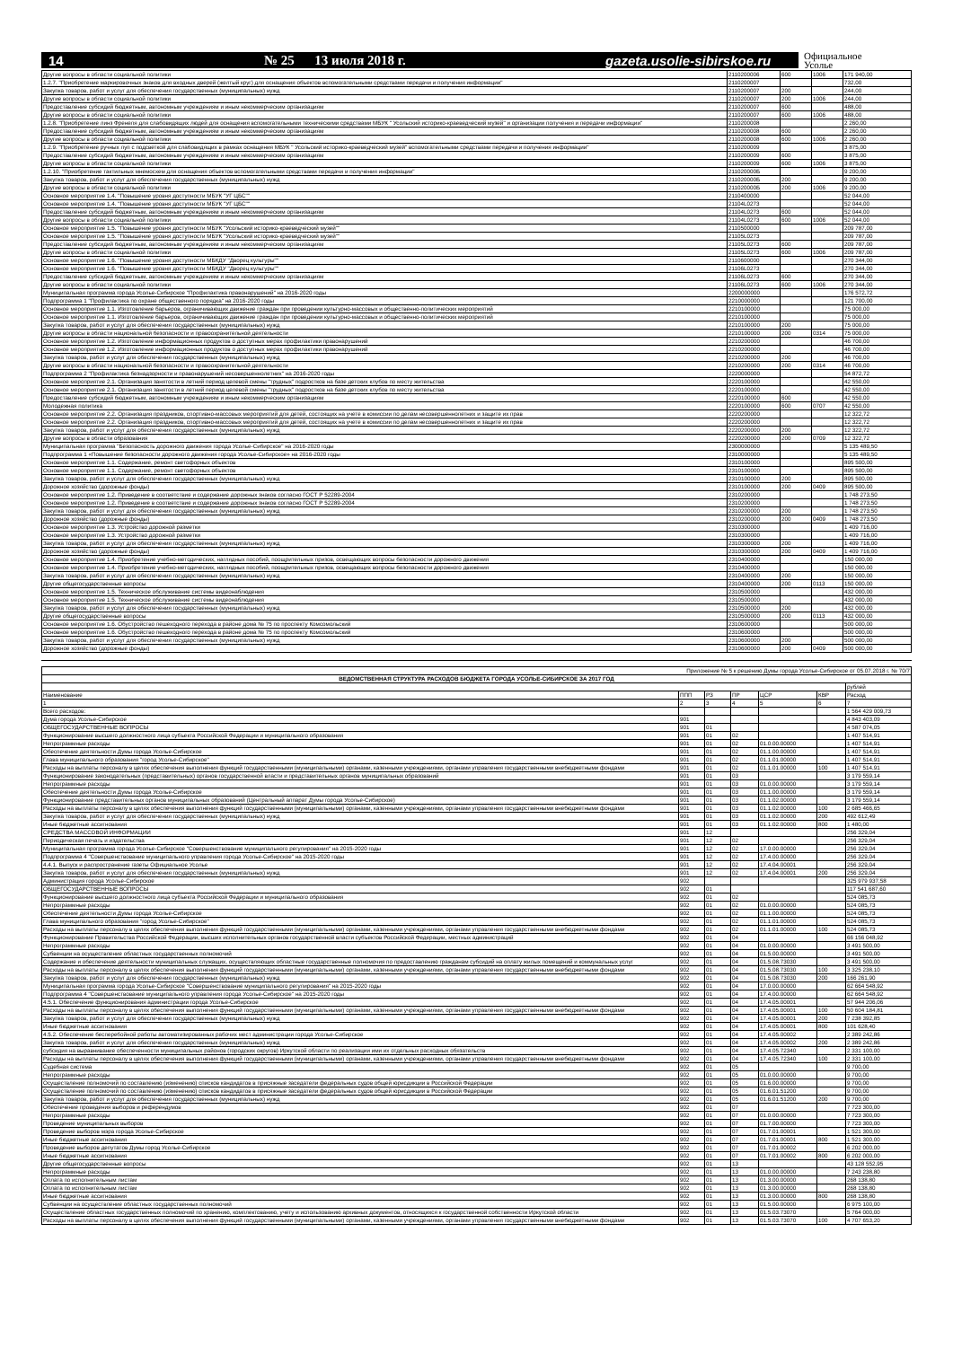14 № 25 13 июля 2018 г. gazeta.usolie-sibirskoe.ru
Официальное
Усолье
| Другие вопросы в области социальной политики | 2110200006 | 600 | 1006 | 171 940,00 |
| 1.2.7. "Приобретение маркировочных знаков для входных дверей (желтый круг) для оснащения объектов вспомогательными средствами передачи и получения информации" | 2110200007 | | | 732,00 |
| Закупка товаров, работ и услуг для обеспечения государственных (муниципальных) нужд | 2110200007 | 200 | | 244,00 |
| Другие вопросы в области социальной политики | 2110200007 | 200 | 1006 | 244,00 |
| Предоставление субсидий бюджетным, автономным учреждениям и иным некоммерческим организациям | 2110200007 | 600 | | 488,00 |
| Другие вопросы в области социальной политики | 2110200007 | 600 | 1006 | 488,00 |
| 1.2.8. "Приобретение линз Френеля для слабовидящих людей для оснащения вспомогательными техническими средствами МБУК " Усольский историко-краеведческий музей" и организации получения и передачи информации" | 2110200008 | | | 2 260,00 |
| Предоставление субсидий бюджетным, автономным учреждениям и иным некоммерческим организациям | 2110200008 | 600 | | 2 260,00 |
| Другие вопросы в области социальной политики | 2110200008 | 600 | 1006 | 2 260,00 |
| 1.2.9. "Приобретение ручных луп с подсветкой для слабовидящих в рамках оснащения МБУК " Усольский историко-краеведческий музей" вспомогательными средствами передачи и получения информации" | 2110200009 | | | 3 875,00 |
| Предоставление субсидий бюджетным, автономным учреждениям и иным некоммерческим организациям | 2110200009 | 600 | | 3 875,00 |
| Другие вопросы в области социальной политики | 2110200009 | 600 | 1006 | 3 875,00 |
| 1.2.10. "Приобретение тактильных мнемосхем для оснащения объектов вспомогательными средствами передачи и получения информации" | 211020000Б | | | 9 200,00 |
| Закупка товаров, работ и услуг для обеспечения государственных (муниципальных) нужд | 211020000Б | 200 | | 9 200,00 |
| Другие вопросы в области социальной политики | 211020000Б | 200 | 1006 | 9 200,00 |
| Основное мероприятие 1.4. "Повышение уровня доступности МБУК "УГ ЦБС"" | 2110400000 | | | 52 044,00 |
| Основное мероприятие 1.4. "Повышение уровня доступности МБУК "УГ ЦБС"" | 21104L0273 | | | 52 044,00 |
| Предоставление субсидий бюджетным, автономным учреждениям и иным некоммерческим организациям | 21104L0273 | 600 | | 52 044,00 |
| Другие вопросы в области социальной политики | 21104L0273 | 600 | 1006 | 52 044,00 |
| Основное мероприятие 1.5. "Повышение уровня доступности МБУК "Усольский историко-краеведческий музей"" | 2110500000 | | | 209 787,00 |
| Основное мероприятие 1.5. "Повышение уровня доступности МБУК "Усольский историко-краеведческий музей"" | 21105L0273 | | | 209 787,00 |
| Предоставление субсидий бюджетным, автономным учреждениям и иным некоммерческим организациям | 21105L0273 | 600 | | 209 787,00 |
| Другие вопросы в области социальной политики | 21105L0273 | 600 | 1006 | 209 787,00 |
| Основное мероприятие 1.6. "Повышение уровня доступности МБКДУ "Дворец культуры"" | 2110600000 | | | 270 344,00 |
| Основное мероприятие 1.6. "Повышение уровня доступности МБКДУ "Дворец культуры"" | 21106L0273 | | | 270 344,00 |
| Предоставление субсидий бюджетным, автономным учреждениям и иным некоммерческим организациям | 21106L0273 | 600 | | 270 344,00 |
| Другие вопросы в области социальной политики | 21106L0273 | 600 | 1006 | 270 344,00 |
| Муниципальная программа города Усолье-Сибирское "Профилактика правонарушений" на 2016-2020 годы | 2200000000 | | | 176 572,72 |
| Подпрограмма 1 "Профилактика по охране общественного порядка" на 2016-2020 годы | 2210000000 | | | 121 700,00 |
| Основное мероприятие 1.1. Изготовление барьеров, ограничивающих движение граждан при проведении культурно-массовых и общественно-политических мероприятий | 2210100000 | | | 75 000,00 |
| Основное мероприятие 1.1. Изготовление барьеров, ограничивающих движение граждан при проведении культурно-массовых и общественно-политических мероприятий | 2210100000 | | | 75 000,00 |
| Закупка товаров, работ и услуг для обеспечения государственных (муниципальных) нужд | 2210100000 | 200 | | 75 000,00 |
| Другие вопросы в области национальной безопасности и правоохранительной деятельности | 2210100000 | 200 | 0314 | 75 000,00 |
| Основное мероприятие 1.2. Изготовление информационных продуктов о доступных мерах профилактики правонарушений | 2210200000 | | | 46 700,00 |
| Основное мероприятие 1.2. Изготовление информационных продуктов о доступных мерах профилактики правонарушений | 2210200000 | | | 46 700,00 |
| Закупка товаров, работ и услуг для обеспечения государственных (муниципальных) нужд | 2210200000 | 200 | | 46 700,00 |
| Другие вопросы в области национальной безопасности и правоохранительной деятельности | 2210200000 | 200 | 0314 | 46 700,00 |
| Подпрограмма 2 "Профилактика безнадзорности и правонарушений несовершеннолетних" на 2016-2020 годы | 2220000000 | | | 54 872,72 |
| Основное мероприятие 2.1. Организация занятости в летний период целевой смены "трудных" подростков на базе детских клубов по месту жительства | 2220100000 | | | 42 550,00 |
| Основное мероприятие 2.1. Организация занятости в летний период целевой смены "трудных" подростков на базе детских клубов по месту жительства | 2220100000 | | | 42 550,00 |
| Предоставление субсидий бюджетным, автономным учреждениям и иным некоммерческим организациям | 2220100000 | 600 | | 42 550,00 |
| Молодежная политика | 2220100000 | 600 | 0707 | 42 550,00 |
| Основное мероприятие 2.2. Организация праздников, спортивно-массовых мероприятий для детей, состоящих на учете в комиссии по делам несовершеннолетних и защите их прав | 2220200000 | | | 12 322,72 |
| Основное мероприятие 2.2. Организация праздников, спортивно-массовых мероприятий для детей, состоящих на учете в комиссии по делам несовершеннолетних и защите их прав | 2220200000 | | | 12 322,72 |
| Закупка товаров, работ и услуг для обеспечения государственных (муниципальных) нужд | 2220200000 | 200 | | 12 322,72 |
| Другие вопросы в области образования | 2220200000 | 200 | 0709 | 12 322,72 |
| Муниципальная программа "Безопасность дорожного движения города Усолье-Сибирское" на 2016-2020 годы | 2300000000 | | | 5 135 489,50 |
| Подпрограмма 1 «Повышение безопасности дорожного движения города Усолье-Сибирское» на 2016-2020 годы | 2310000000 | | | 5 135 489,50 |
| Основное мероприятие 1.1. Содержание, ремонт светофорных объектов | 2310100000 | | | 895 500,00 |
| Основное мероприятие 1.1. Содержание, ремонт светофорных объектов | 2310100000 | | | 895 500,00 |
| Закупка товаров, работ и услуг для обеспечения государственных (муниципальных) нужд | 2310100000 | 200 | | 895 500,00 |
| Дорожное хозяйство (дорожные фонды) | 2310100000 | 200 | 0409 | 895 500,00 |
| Основное мероприятие 1.2. Приведение в соответствие и содержание дорожных знаков согласно ГОСТ Р 52289-2004 | 2310200000 | | | 1 748 273,50 |
| Основное мероприятие 1.2. Приведение в соответствие и содержание дорожных знаков согласно ГОСТ Р 52289-2004 | 2310200000 | | | 1 748 273,50 |
| Закупка товаров, работ и услуг для обеспечения государственных (муниципальных) нужд | 2310200000 | 200 | | 1 748 273,50 |
| Дорожное хозяйство (дорожные фонды) | 2310200000 | 200 | 0409 | 1 748 273,50 |
| Основное мероприятие 1.3. Устройство дорожной разметки | 2310300000 | | | 1 409 716,00 |
| Основное мероприятие 1.3. Устройство дорожной разметки | 2310300000 | | | 1 409 716,00 |
| Закупка товаров, работ и услуг для обеспечения государственных (муниципальных) нужд | 2310300000 | 200 | | 1 409 716,00 |
| Дорожное хозяйство (дорожные фонды) | 2310300000 | 200 | 0409 | 1 409 716,00 |
| Основное мероприятие 1.4. Приобретение учебно-методических, наглядных пособий, поощрительных призов, освещающих вопросы безопасности дорожного движения | 2310400000 | | | 150 000,00 |
| Основное мероприятие 1.4. Приобретение учебно-методических, наглядных пособий, поощрительных призов, освещающих вопросы безопасности дорожного движения | 2310400000 | | | 150 000,00 |
| Закупка товаров, работ и услуг для обеспечения государственных (муниципальных) нужд | 2310400000 | 200 | | 150 000,00 |
| Другие общегосударственные вопросы | 2310400000 | 200 | 0113 | 150 000,00 |
| Основное мероприятие 1.5. Техническое обслуживание системы видеонаблюдения | 2310500000 | | | 432 000,00 |
| Основное мероприятие 1.5. Техническое обслуживание системы видеонаблюдения | 2310500000 | | | 432 000,00 |
| Закупка товаров, работ и услуг для обеспечения государственных (муниципальных) нужд | 2310500000 | 200 | | 432 000,00 |
| Другие общегосударственные вопросы | 2310500000 | 200 | 0113 | 432 000,00 |
| Основное мероприятие 1.6. Обустройство пешеходного перехода в районе дома № 75 по проспекту Комсомольский | 2310600000 | | | 500 000,00 |
| Основное мероприятие 1.6. Обустройство пешеходного перехода в районе дома № 75 по проспекту Комсомольский | 2310600000 | | | 500 000,00 |
| Закупка товаров, работ и услуг для обеспечения государственных (муниципальных) нужд | 2310600000 | 200 | | 500 000,00 |
| Дорожное хозяйство (дорожные фонды) | 2310600000 | 200 | 0409 | 500 000,00 |
| Приложение № 5 к решению Думы города Усолье-Сибирское от 05.07.2018 г. № 70/7 | | | | | | |
| ВЕДОМСТВЕННАЯ СТРУКТУРА РАСХОДОВ БЮДЖЕТА ГОРОДА УСОЛЬЕ-СИБИРСКОЕ ЗА 2017 ГОД | | | | | | |
| | | | | | | рублей |
| Наименование | ППП | РЗ | ПР | ЦСР | КВР | Расход |
| 1 | 2 | 3 | 4 | 5 | 6 | 7 |
| Всего расходов: | | | | | | 1 564 429 009,73 |
| Дума города Усолье-Сибирское | 901 | | | | | 4 843 403,09 |
| ОБЩЕГОСУДАРСТВЕННЫЕ ВОПРОСЫ | 901 | 01 | | | | 4 587 074,05 |
| Функционирование высшего должностного лица субъекта Российской Федерации и муниципального образования | 901 | 01 | 02 | | | 1 407 514,91 |
| Непрограммные расходы | 901 | 01 | 02 | 01.0.00.00000 | | 1 407 514,91 |
| Обеспечение деятельности Думы города Усолье-Сибирское | 901 | 01 | 02 | 01.1.00.00000 | | 1 407 514,91 |
| Глава муниципального образования "город Усолье-Сибирское" | 901 | 01 | 02 | 01.1.01.00000 | | 1 407 514,91 |
| Расходы на выплаты персоналу в целях обеспечения выполнения функций государственными (муниципальными) органами, казенными учреждениями, органами управления государственными внебюджетными фондами | 901 | 01 | 02 | 01.1.01.00000 | 100 | 1 407 514,91 |
| Функционирование законодательных (представительных) органов государственной власти и представительных органов муниципальных образований | 901 | 01 | 03 | | | 3 179 559,14 |
| Непрограммные расходы | 901 | 01 | 03 | 01.0.00.00000 | | 3 179 559,14 |
| Обеспечение деятельности Думы города Усолье-Сибирское | 901 | 01 | 03 | 01.1.00.00000 | | 3 179 559,14 |
| Функционирование представительных органов муниципальных образований (Центральный аппарат Думы города Усолье-Сибирское) | 901 | 01 | 03 | 01.1.02.00000 | | 3 179 559,14 |
| Расходы на выплаты персоналу в целях обеспечения выполнения функций государственными (муниципальными) органами, казенными учреждениями, органами управления государственными внебюджетными фондами | 901 | 01 | 03 | 01.1.02.00000 | 100 | 2 685 466,65 |
| Закупка товаров, работ и услуг для обеспечения государственных (муниципальных) нужд | 901 | 01 | 03 | 01.1.02.00000 | 200 | 492 612,49 |
| Иные бюджетные ассигнования | 901 | 01 | 03 | 01.1.02.00000 | 800 | 1 480,00 |
| СРЕДСТВА МАССОВОЙ ИНФОРМАЦИИ | 901 | 12 | | | | 256 329,04 |
| Периодическая печать и издательства | 901 | 12 | 02 | | | 256 329,04 |
| Муниципальная программа города Усолье-Сибирское "Совершенствование муниципального регулирования" на 2015-2020 годы | 901 | 12 | 02 | 17.0.00.00000 | | 256 329,04 |
| Подпрограмма 4 "Совершенствование муниципального управления города Усолье-Сибирское" на 2015-2020 годы | 901 | 12 | 02 | 17.4.00.00000 | | 256 329,04 |
| 4.4.1. Выпуск и распространение газеты Официальное Усолье | 901 | 12 | 02 | 17.4.04.00001 | | 256 329,04 |
| Закупка товаров, работ и услуг для обеспечения государственных (муниципальных) нужд | 901 | 12 | 02 | 17.4.04.00001 | 200 | 256 329,04 |
| Администрация города Усолье-Сибирское | 902 | | | | | 325 979 937,58 |
| ОБЩЕГОСУДАРСТВЕННЫЕ ВОПРОСЫ | 902 | 01 | | | | 117 541 687,60 |
| Функционирование высшего должностного лица субъекта Российской Федерации и муниципального образования | 902 | 01 | 02 | | | 524 085,73 |
| Непрограммные расходы | 902 | 01 | 02 | 01.0.00.00000 | | 524 085,73 |
| Обеспечение деятельности Думы города Усолье-Сибирское | 902 | 01 | 02 | 01.1.00.00000 | | 524 085,73 |
| Глава муниципального образования "город Усолье-Сибирское" | 902 | 01 | 02 | 01.1.01.00000 | | 524 085,73 |
| Расходы на выплаты персоналу в целях обеспечения выполнения функций государственными (муниципальными) органами, казенными учреждениями, органами управления государственными внебюджетными фондами | 902 | 01 | 02 | 01.1.01.00000 | 100 | 524 085,73 |
| Функционирование Правительства Российской Федерации, высших исполнительных органов государственной власти субъектов Российской Федерации, местных администраций | 902 | 01 | 04 | | | 66 156 048,92 |
| Непрограммные расходы | 902 | 01 | 04 | 01.0.00.00000 | | 3 491 500,00 |
| Субвенции на осуществление областных государственных полномочий | 902 | 01 | 04 | 01.5.00.00000 | | 3 491 500,00 |
| Содержание и обеспечение деятельности муниципальных служащих, осуществляющих областные государственные полномочия по предоставлению гражданам субсидий на оплату жилых помещений и коммунальных услуг | 902 | 01 | 04 | 01.5.08.73030 | | 3 491 500,00 |
| Расходы на выплаты персоналу в целях обеспечения выполнения функций государственными (муниципальными) органами, казенными учреждениями, органами управления государственными внебюджетными фондами | 902 | 01 | 04 | 01.5.08.73030 | 100 | 3 325 238,10 |
| Закупка товаров, работ и услуг для обеспечения государственных (муниципальных) нужд | 902 | 01 | 04 | 01.5.08.73030 | 200 | 166 261,90 |
| Муниципальная программа города Усолье-Сибирское "Совершенствование муниципального регулирования" на 2015-2020 годы | 902 | 01 | 04 | 17.0.00.00000 | | 62 664 548,92 |
| Подпрограмма 4 "Совершенствование муниципального управления города Усолье-Сибирское" на 2015-2020 годы | 902 | 01 | 04 | 17.4.00.00000 | | 62 664 548,92 |
| 4.5.1. Обеспечение функционирования администрации города Усолье-Сибирское | 902 | 01 | 04 | 17.4.05.00001 | | 57 944 206,06 |
| Расходы на выплаты персоналу в целях обеспечения выполнения функций государственными (муниципальными) органами, казенными учреждениями, органами управления государственными внебюджетными фондами | 902 | 01 | 04 | 17.4.05.00001 | 100 | 50 604 184,81 |
| Закупка товаров, работ и услуг для обеспечения государственных (муниципальных) нужд | 902 | 01 | 04 | 17.4.05.00001 | 200 | 7 238 392,85 |
| Иные бюджетные ассигнования | 902 | 01 | 04 | 17.4.05.00001 | 800 | 101 628,40 |
| 4.5.2. Обеспечение бесперебойной работы автоматизированных рабочих мест администрации города Усолье-Сибирское | 902 | 01 | 04 | 17.4.05.00002 | | 2 389 242,86 |
| Закупка товаров, работ и услуг для обеспечения государственных (муниципальных) нужд | 902 | 01 | 04 | 17.4.05.00002 | 200 | 2 389 242,86 |
| субсидия на выравнивание обеспеченности муниципальных районов (городских округов) Иркутской области по реализации ими их отдельных расходных обязательств | 902 | 01 | 04 | 17.4.05.72340 | | 2 331 100,00 |
| Расходы на выплаты персоналу в целях обеспечения выполнения функций государственными (муниципальными) органами, казенными учреждениями, органами управления государственными внебюджетными фондами | 902 | 01 | 04 | 17.4.05.72340 | 100 | 2 331 100,00 |
| Судебная система | 902 | 01 | 05 | | | 9 700,00 |
| Непрограммные расходы | 902 | 01 | 05 | 01.0.00.00000 | | 9 700,00 |
| Осуществление полномочий по составлению (изменению) списков кандидатов в присяжные заседатели федеральных судов общей юрисдикции в Российской Федерации | 902 | 01 | 05 | 01.6.00.00000 | | 9 700,00 |
| Осуществление полномочий по составлению (изменению) списков кандидатов в присяжные заседатели федеральных судов общей юрисдикции в Российской Федерации | 902 | 01 | 05 | 01.6.01.51200 | | 9 700,00 |
| Закупка товаров, работ и услуг для обеспечения государственных (муниципальных) нужд | 902 | 01 | 05 | 01.6.01.51200 | 200 | 9 700,00 |
| Обеспечение проведения выборов и референдумов | 902 | 01 | 07 | | | 7 723 300,00 |
| Непрограммные расходы | 902 | 01 | 07 | 01.0.00.00000 | | 7 723 300,00 |
| Проведение муниципальных выборов | 902 | 01 | 07 | 01.7.00.00000 | | 7 723 300,00 |
| Проведение выборов мэра города Усолье-Сибирское | 902 | 01 | 07 | 01.7.01.00001 | | 1 521 300,00 |
| Иные бюджетные ассигнования | 902 | 01 | 07 | 01.7.01.00001 | 800 | 1 521 300,00 |
| Проведение выборов депутатов Думы город Усолье-Сибирское | 902 | 01 | 07 | 01.7.01.00002 | | 6 202 000,00 |
| Иные бюджетные ассигнования | 902 | 01 | 07 | 01.7.01.00002 | 800 | 6 202 000,00 |
| Другие общегосударственные вопросы | 902 | 01 | 13 | | | 43 128 552,95 |
| Непрограммные расходы | 902 | 01 | 13 | 01.0.00.00000 | | 7 243 238,80 |
| Оплата по исполнительным листам | 902 | 01 | 13 | 01.3.00.00000 | | 268 138,80 |
| Оплата по исполнительным листам | 902 | 01 | 13 | 01.3.00.00000 | | 268 138,80 |
| Иные бюджетные ассигнования | 902 | 01 | 13 | 01.3.00.00000 | 800 | 268 138,80 |
| Субвенции на осуществление областных государственных полномочий | 902 | 01 | 13 | 01.5.00.00000 | | 6 975 100,00 |
| Осуществление областных государственных полномочий по хранению, комплектованию, учету и использованию архивных документов, относящихся к государственной собственности Иркутской области | 902 | 01 | 13 | 01.5.03.73070 | | 5 764 000,00 |
| Расходы на выплаты персоналу в целях обеспечения выполнения функций государственными (муниципальными) органами, казенными учреждениями, органами управления государственными внебюджетными фондами | 902 | 01 | 13 | 01.5.03.73070 | 100 | 4 707 653,20 |